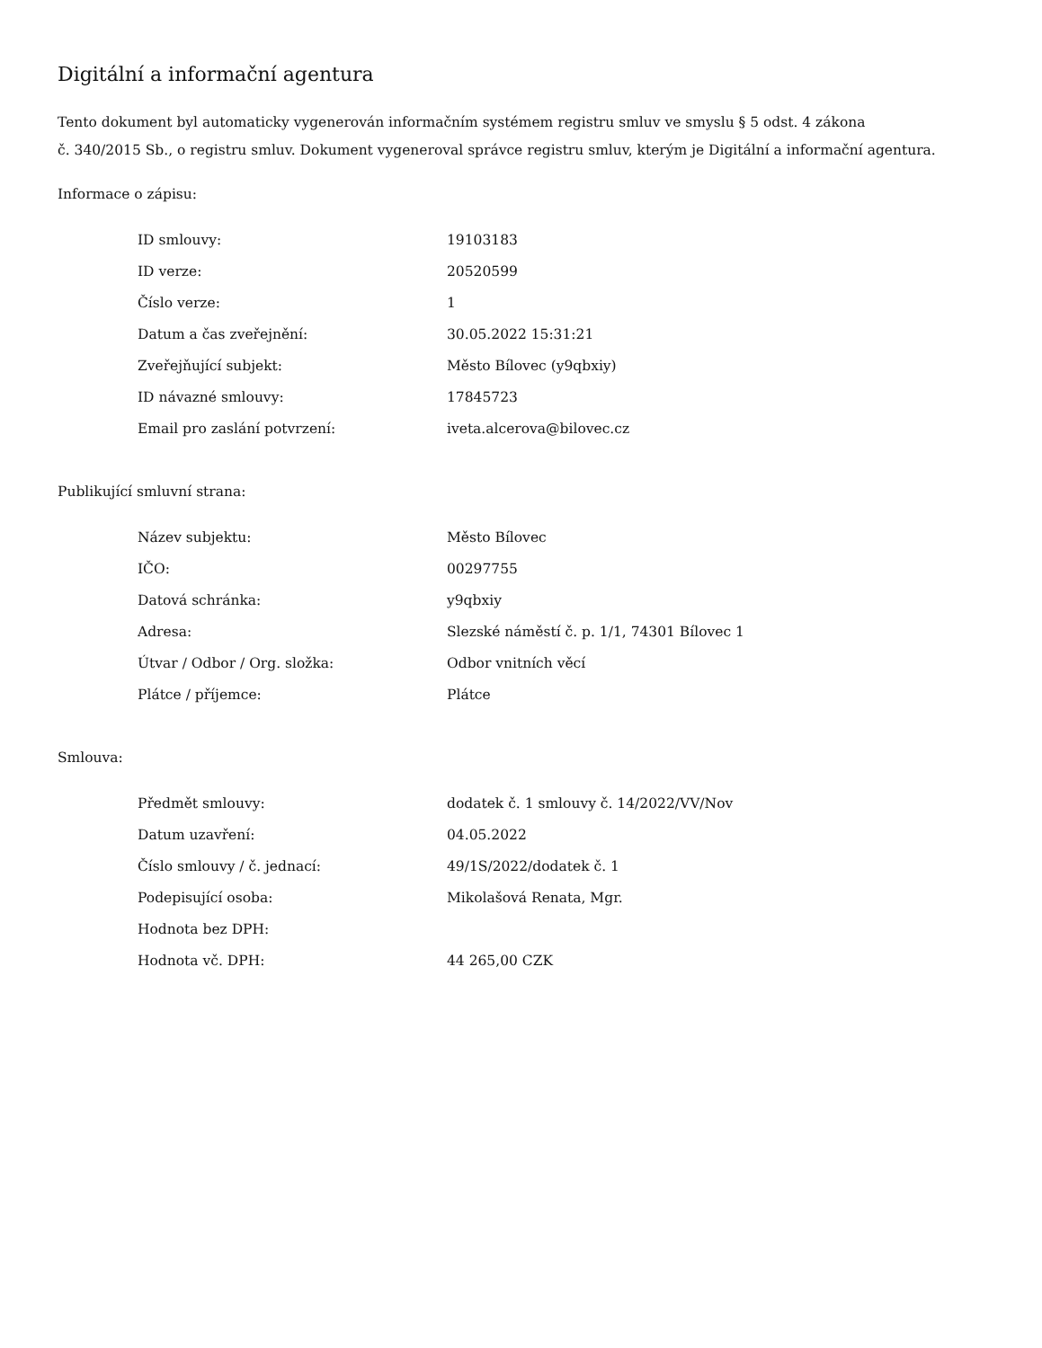Digitální a informační agentura
Tento dokument byl automaticky vygenerován informačním systémem registru smluv ve smyslu § 5 odst. 4 zákona
č. 340/2015 Sb., o registru smluv. Dokument vygeneroval správce registru smluv, kterým je Digitální a informační agentura.
Informace o zápisu:
| ID smlouvy: | 19103183 |
| ID verze: | 20520599 |
| Číslo verze: | 1 |
| Datum a čas zveřejnění: | 30.05.2022 15:31:21 |
| Zveřejňující subjekt: | Město Bílovec (y9qbxiy) |
| ID návazné smlouvy: | 17845723 |
| Email pro zaslání potvrzení: | iveta.alcerova@bilovec.cz |
Publikující smluvní strana:
| Název subjektu: | Město Bílovec |
| IČO: | 00297755 |
| Datová schránka: | y9qbxiy |
| Adresa: | Slezské náměstí č. p. 1/1, 74301 Bílovec 1 |
| Útvar / Odbor / Org. složka: | Odbor vnitních věcí |
| Plátce / příjemce: | Plátce |
Smlouva:
| Předmět smlouvy: | dodatek č. 1 smlouvy č. 14/2022/VV/Nov |
| Datum uzavření: | 04.05.2022 |
| Číslo smlouvy / č. jednací: | 49/1S/2022/dodatek č. 1 |
| Podepisující osoba: | Mikolašová Renata, Mgr. |
| Hodnota bez DPH: | |
| Hodnota vč. DPH: | 44 265,00 CZK |